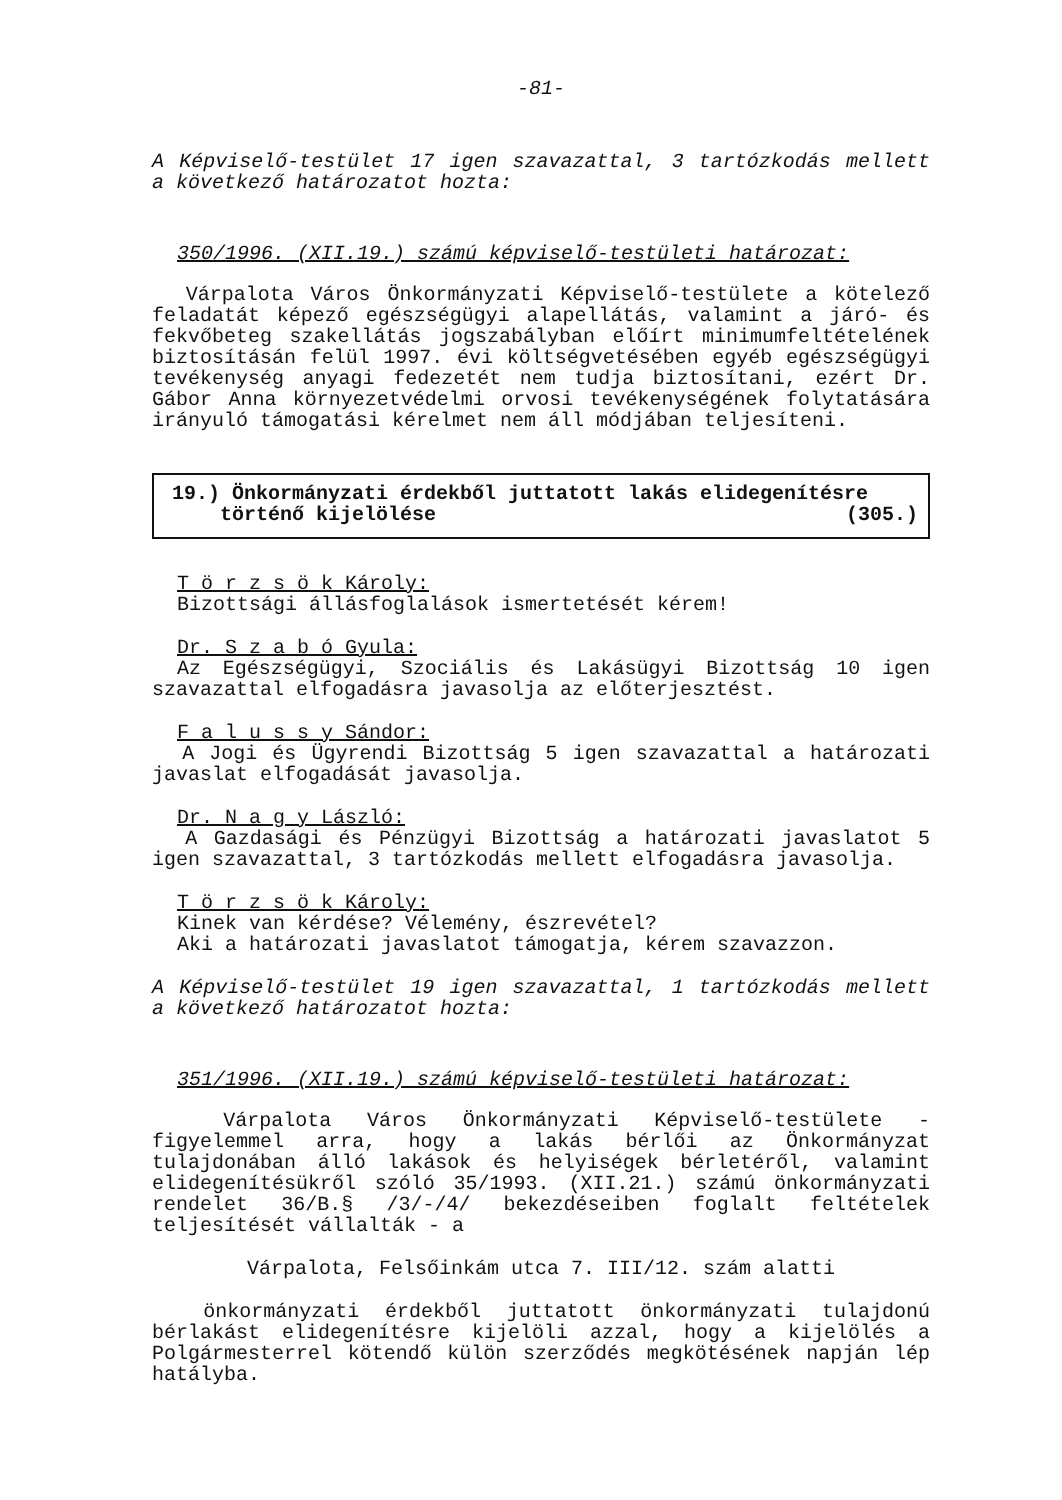-81-
A Képviselő-testület 17 igen szavazattal, 3 tartózkodás mellett a következő határozatot hozta:
350/1996. (XII.19.) számú képviselő-testületi határozat:
Várpalota Város Önkormányzati Képviselő-testülete a kötelező feladatát képező egészségügyi alapellátás, valamint a járó- és fekvőbeteg szakellátás jogszabályban előírt minimumfeltételének biztosításán felül 1997. évi költségvetésében egyéb egészségügyi tevékenység anyagi fedezetét nem tudja biztosítani, ezért Dr. Gábor Anna környezetvédelmi orvosi tevékenységének folytatására irányuló támogatási kérelmet nem áll módjában teljesíteni.
19.) Önkormányzati érdekből juttatott lakás elidegenítésre
történő kijelölése (305.)
T ö r z s ö k Károly:
Bizottsági állásfoglalások ismertetését kérem!
Dr. S z a b ó Gyula:
Az Egészségügyi, Szociális és Lakásügyi Bizottság 10 igen szavazattal elfogadásra javasolja az előterjesztést.
F a l u s s y Sándor:
A Jogi és Ügyrendi Bizottság 5 igen szavazattal a határozati javaslat elfogadását javasolja.
Dr. N a g y László:
A Gazdasági és Pénzügyi Bizottság a határozati javaslatot 5 igen szavazattal, 3 tartózkodás mellett elfogadásra javasolja.
T ö r z s ö k Károly:
Kinek van kérdése? Vélemény, észrevétel?
Aki a határozati javaslatot támogatja, kérem szavazzon.
A Képviselő-testület 19 igen szavazattal, 1 tartózkodás mellett a következő határozatot hozta:
351/1996. (XII.19.) számú képviselő-testületi határozat:
Várpalota Város Önkormányzati Képviselő-testülete - figyelemmel arra, hogy a lakás bérlői az Önkormányzat tulajdonában álló lakások és helyiségek bérletéről, valamint elidegenítésükről szóló 35/1993. (XII.21.) számú önkormányzati rendelet 36/B.§ /3/-/4/ bekezdéseiben foglalt feltételek teljesítését vállalták - a
Várpalota, Felsőinkám utca 7. III/12. szám alatti
önkormányzati érdekből juttatott önkormányzati tulajdonú bérlakást elidegenítésre kijelöli azzal, hogy a kijelölés a Polgármesterrel kötendő külön szerződés megkötésének napján lép hatályba.